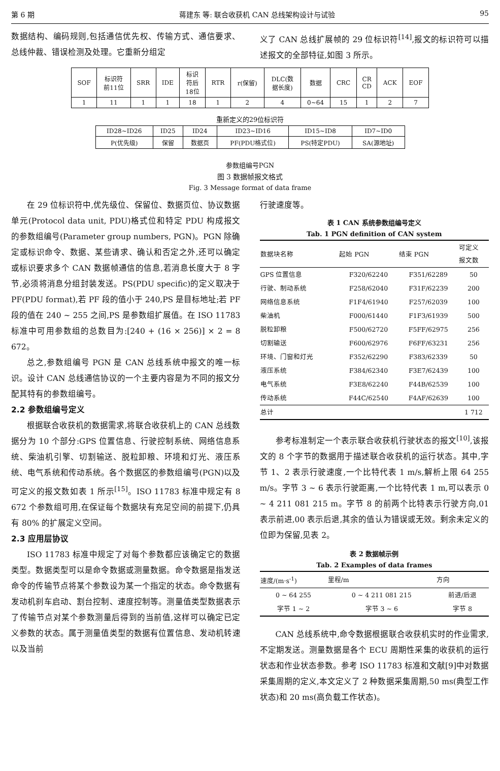第 6 期 蒋建东 等: 联合收获机 CAN 总线架构设计与试验 95
数据结构、编码规则,包括通信优先权、传输方式、通信要求、总线仲裁、错误检测及处理。它重新分组定
义了 CAN 总线扩展帧的 29 位标识符<sup>[14]</sup>,报文的标识符可以描述报文的全部特征,如图 3 所示。
| SOF | 标识符 前11位 | SRR | IDE | 标识 符后 18位 | RTR | r(保留) | DLC(数 据长度) | 数据 | CRC | CR CD | ACK | EOF |
| 1 | 11 | 1 | 1 | 18 | 1 | 2 | 4 | 0~64 | 15 | 1 | 2 | 7 |
重新定义的29位标识符
| ID28~ID26 | ID25 | ID24 | ID23~ID16 | ID15~ID8 | ID7~ID0 |
| P(优先级) | 保留 | 数据页 | PF(PDU格式位) | PS(特定PDU) | SA(源地址) |
参数组编号PGN
图 3 数据帧报文格式
Fig. 3 Message format of data frame
在 29 位标识符中,优先级位、保留位、数据页位、协议数据单元(Protocol data unit, PDU)格式位和特定 PDU 构成报文的参数组编号(Parameter group numbers, PGN)。PGN 除确定或标识命令、数据、某些请求、确认和否定之外,还可以确定或标识要求多个 CAN 数据帧通信的信息,若消息长度大于 8 字节,必须将消息分组封装发送。PS(PDU specific)的定义取决于 PF(PDU format),若 PF 段的值小于 240,PS 是目标地址;若 PF 段的值在 240 ~ 255 之间,PS 是参数组扩展值。在 ISO 11783 标准中可用参数组的总数目为:[240 + (16 × 256)] × 2 = 8 672。
总之,参数组编号 PGN 是 CAN 总线系统中报文的唯一标识。设计 CAN 总线通信协议的一个主要内容是为不同的报文分配其特有的参数组编号。
2.2 参数组编号定义
根据联合收获机的数据需求,将联合收获机上的 CAN 总线数据分为 10 个部分:GPS 位置信息、行驶控制系统、网络信息系统、柴油机引擎、切割输送、脱粒卸粮、环境和灯光、液压系统、电气系统和传动系统。各个数据区的参数组编号(PGN)以及可定义的报文数如表 1 所示<sup>[15]</sup>。ISO 11783 标准中规定有 8 672 个参数组可用,在保证每个数据块有充足空间的前提下,仍具有 80% 的扩展定义空间。
2.3 应用层协议
ISO 11783 标准中规定了对每个参数都应该确定它的数据类型。数据类型可以是命令数据或测量数据。命令数据是指发送命令的传输节点将某个参数设为某一个指定的状态。命令数据有发动机刹车启动、割台控制、速度控制等。测量值类型数据表示了传输节点对某个参数测量后得到的当前值,这样可以确定已定义参数的状态。属于测量值类型的数据有位置信息、发动机转速以及当前
行驶速度等。
表 1 CAN 系统参数组编号定义
Tab. 1 PGN definition of CAN system
| 数据块名称 | 起始 PGN | 结束 PGN | 可定义 报文数 |
| --- | --- | --- | --- |
| GPS 位置信息 | F320/62240 | F351/62289 | 50 |
| 行驶、制动系统 | F258/62040 | F31F/62239 | 200 |
| 网络信息系统 | F1F4/61940 | F257/62039 | 100 |
| 柴油机 | F000/61440 | F1F3/61939 | 500 |
| 脱粒卸粮 | F500/62720 | F5FF/62975 | 256 |
| 切割输送 | F600/62976 | F6FF/63231 | 256 |
| 环境、门窗和灯光 | F352/62290 | F383/62339 | 50 |
| 液压系统 | F384/62340 | F3E7/62439 | 100 |
| 电气系统 | F3E8/62240 | F44B/62539 | 100 |
| 传动系统 | F44C/62540 | F4AF/62639 | 100 |
| 总计 | | | 1 712 |
参考标准制定一个表示联合收获机行驶状态的报文<sup>[10]</sup>,该报文的 8 个字节的数据用于描述联合收获机的运行状态。其中,字节 1、2 表示行驶速度,一个比特代表 1 m/s,解析上限 64 255 m/s。字节 3 ~ 6 表示行驶距离,一个比特代表 1 m,可以表示 0 ~ 4 211 081 215 m。字节 8 的前两个比特表示行驶方向,01 表示前进,00 表示后退,其余的值认为错误或无效。剩余未定义的位即为保留,见表 2。
表 2 数据帧示例
Tab. 2 Examples of data frames
| 速度/(m·s<sup>-1</sup>) | 里程/m | 方向 |
| --- | --- | --- |
| 0 ~ 64 255 | 0 ~ 4 211 081 215 | 前进/后退 |
| 字节 1 ~ 2 | 字节 3 ~ 6 | 字节 8 |
CAN 总线系统中,命令数据根据联合收获机实时的作业需求,不定期发送。测量数据是各个 ECU 周期性采集的收获机的运行状态和作业状态参数。参考 ISO 11783 标准和文献[9]中对数据采集周期的定义,本文定义了 2 种数据采集周期,50 ms(典型工作状态)和 20 ms(高负载工作状态)。